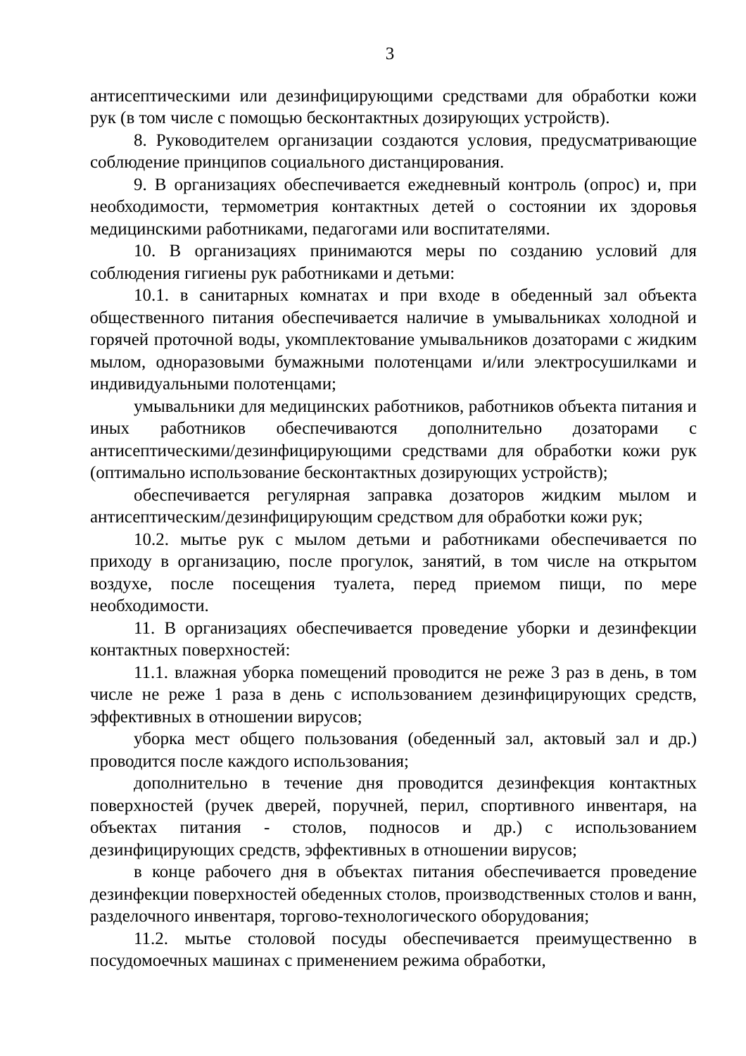3
антисептическими или дезинфицирующими средствами для обработки кожи рук (в том числе с помощью бесконтактных дозирующих устройств).
8. Руководителем организации создаются условия, предусматривающие соблюдение принципов социального дистанцирования.
9. В организациях обеспечивается ежедневный контроль (опрос) и, при необходимости, термометрия контактных детей о состоянии их здоровья медицинскими работниками, педагогами или воспитателями.
10. В организациях принимаются меры по созданию условий для соблюдения гигиены рук работниками и детьми:
10.1. в санитарных комнатах и при входе в обеденный зал объекта общественного питания обеспечивается наличие в умывальниках холодной и горячей проточной воды, укомплектование умывальников дозаторами с жидким мылом, одноразовыми бумажными полотенцами и/или электросушилками и индивидуальными полотенцами;
умывальники для медицинских работников, работников объекта питания и иных работников обеспечиваются дополнительно дозаторами с антисептическими/дезинфицирующими средствами для обработки кожи рук (оптимально использование бесконтактных дозирующих устройств);
обеспечивается регулярная заправка дозаторов жидким мылом и антисептическим/дезинфицирующим средством для обработки кожи рук;
10.2. мытье рук с мылом детьми и работниками обеспечивается по приходу в организацию, после прогулок, занятий, в том числе на открытом воздухе, после посещения туалета, перед приемом пищи, по мере необходимости.
11. В организациях обеспечивается проведение уборки и дезинфекции контактных поверхностей:
11.1. влажная уборка помещений проводится не реже 3 раз в день, в том числе не реже 1 раза в день с использованием дезинфицирующих средств, эффективных в отношении вирусов;
уборка мест общего пользования (обеденный зал, актовый зал и др.) проводится после каждого использования;
дополнительно в течение дня проводится дезинфекция контактных поверхностей (ручек дверей, поручней, перил, спортивного инвентаря, на объектах питания - столов, подносов и др.) с использованием дезинфицирующих средств, эффективных в отношении вирусов;
в конце рабочего дня в объектах питания обеспечивается проведение дезинфекции поверхностей обеденных столов, производственных столов и ванн, разделочного инвентаря, торгово-технологического оборудования;
11.2. мытье столовой посуды обеспечивается преимущественно в посудомоечных машинах с применением режима обработки,